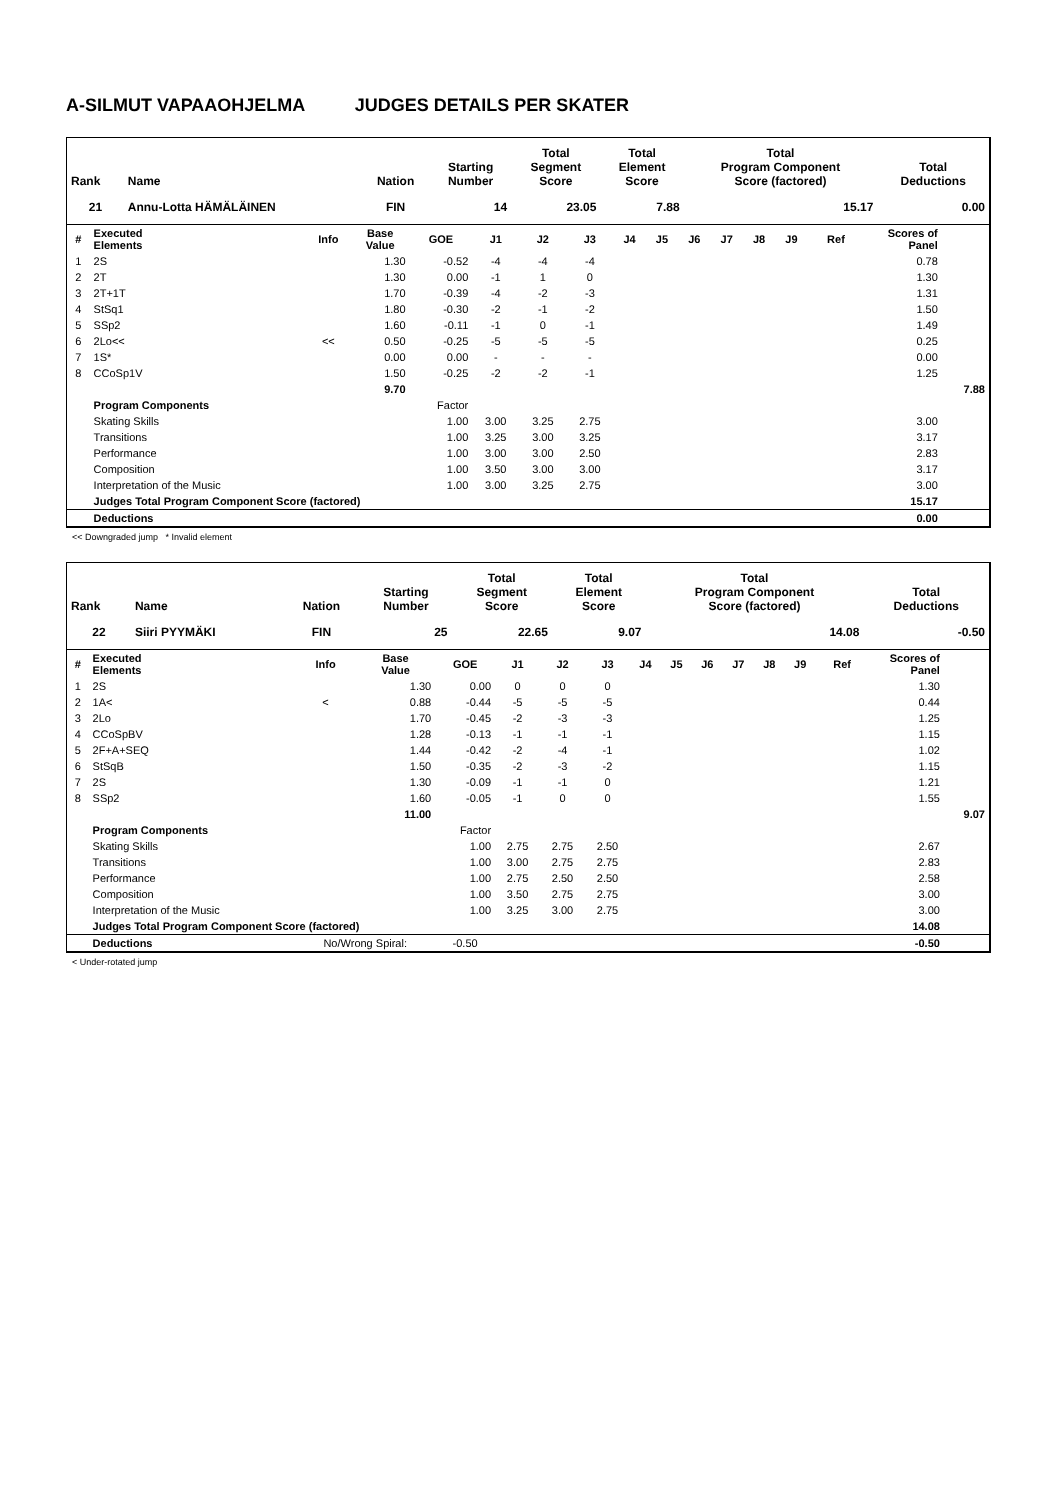A-SILMUT VAPAAOHJELMA JUDGES DETAILS PER SKATER
| Rank | Name | Nation | Starting Number | Total Segment Score | Total Element Score | Total Program Component Score (factored) | Total Deductions |
| --- | --- | --- | --- | --- | --- | --- | --- |
| 21 | Annu-Lotta HÄMÄLÄINEN | FIN | 14 | 23.05 | 7.88 | 15.17 | 0.00 |
| # | Executed Elements | Info | Base Value | GOE | J1 | J2 | J3 | J4 | J5 | J6 | J7 | J8 | J9 | Ref | Scores of Panel | |
| --- | --- | --- | --- | --- | --- | --- | --- | --- | --- | --- | --- | --- | --- | --- | --- | --- |
| 1 | 2S | | 1.30 | -0.52 | -4 | -4 | -4 | | | | | | | | 0.78 | |
| 2 | 2T | | 1.30 | 0.00 | -1 | 1 | 0 | | | | | | | | 1.30 | |
| 3 | 2T+1T | | 1.70 | -0.39 | -4 | -2 | -3 | | | | | | | | 1.31 | |
| 4 | StSq1 | | 1.80 | -0.30 | -2 | -1 | -2 | | | | | | | | 1.50 | |
| 5 | SSp2 | | 1.60 | -0.11 | -1 | 0 | -1 | | | | | | | | 1.49 | |
| 6 | 2Lo<< | << | 0.50 | -0.25 | -5 | -5 | -5 | | | | | | | | 0.25 | |
| 7 | 1S* | | 0.00 | 0.00 | - | - | - | | | | | | | | 0.00 | |
| 8 | CCoSp1V | | 1.50 | -0.25 | -2 | -2 | -1 | | | | | | | | 1.25 | |
| | | | 9.70 | | | | | | | | | | | | | 7.88 |
| | Program Components | | | Factor | | | | | | | | | | | | |
| | Skating Skills | | | 1.00 | 3.00 | 3.25 | 2.75 | | | | | | | | 3.00 | |
| | Transitions | | | 1.00 | 3.25 | 3.00 | 3.25 | | | | | | | | 3.17 | |
| | Performance | | | 1.00 | 3.00 | 3.00 | 2.50 | | | | | | | | 2.83 | |
| | Composition | | | 1.00 | 3.50 | 3.00 | 3.00 | | | | | | | | 3.17 | |
| | Interpretation of the Music | | | 1.00 | 3.00 | 3.25 | 2.75 | | | | | | | | 3.00 | |
| | Judges Total Program Component Score (factored) | | | | | | | | | | | | | | 15.17 | |
| | Deductions | | | | | | | | | | | | | | 0.00 | |
<< Downgraded jump * Invalid element
| Rank | Name | Nation | Starting Number | Total Segment Score | Total Element Score | Total Program Component Score (factored) | Total Deductions |
| --- | --- | --- | --- | --- | --- | --- | --- |
| 22 | Siiri PYYMÄKI | FIN | 25 | 22.65 | 9.07 | 14.08 | -0.50 |
| # | Executed Elements | Info | Base Value | GOE | J1 | J2 | J3 | J4 | J5 | J6 | J7 | J8 | J9 | Ref | Scores of Panel | |
| --- | --- | --- | --- | --- | --- | --- | --- | --- | --- | --- | --- | --- | --- | --- | --- | --- |
| 1 | 2S | | 1.30 | 0.00 | 0 | 0 | 0 | | | | | | | | 1.30 | |
| 2 | 1A< | < | 0.88 | -0.44 | -5 | -5 | -5 | | | | | | | | 0.44 | |
| 3 | 2Lo | | 1.70 | -0.45 | -2 | -3 | -3 | | | | | | | | 1.25 | |
| 4 | CCoSpBV | | 1.28 | -0.13 | -1 | -1 | -1 | | | | | | | | 1.15 | |
| 5 | 2F+A+SEQ | | 1.44 | -0.42 | -2 | -4 | -1 | | | | | | | | 1.02 | |
| 6 | StSqB | | 1.50 | -0.35 | -2 | -3 | -2 | | | | | | | | 1.15 | |
| 7 | 2S | | 1.30 | -0.09 | -1 | -1 | 0 | | | | | | | | 1.21 | |
| 8 | SSp2 | | 1.60 | -0.05 | -1 | 0 | 0 | | | | | | | | 1.55 | |
| | | | 11.00 | | | | | | | | | | | | | 9.07 |
| | Program Components | | | Factor | | | | | | | | | | | | |
| | Skating Skills | | | 1.00 | 2.75 | 2.75 | 2.50 | | | | | | | | 2.67 | |
| | Transitions | | | 1.00 | 3.00 | 2.75 | 2.75 | | | | | | | | 2.83 | |
| | Performance | | | 1.00 | 2.75 | 2.50 | 2.50 | | | | | | | | 2.58 | |
| | Composition | | | 1.00 | 3.50 | 2.75 | 2.75 | | | | | | | | 3.00 | |
| | Interpretation of the Music | | | 1.00 | 3.25 | 3.00 | 2.75 | | | | | | | | 3.00 | |
| | Judges Total Program Component Score (factored) | | | | | | | | | | | | | | 14.08 | |
| | Deductions | No/Wrong Spiral: | | -0.50 | | | | | | | | | | | -0.50 | |
< Under-rotated jump